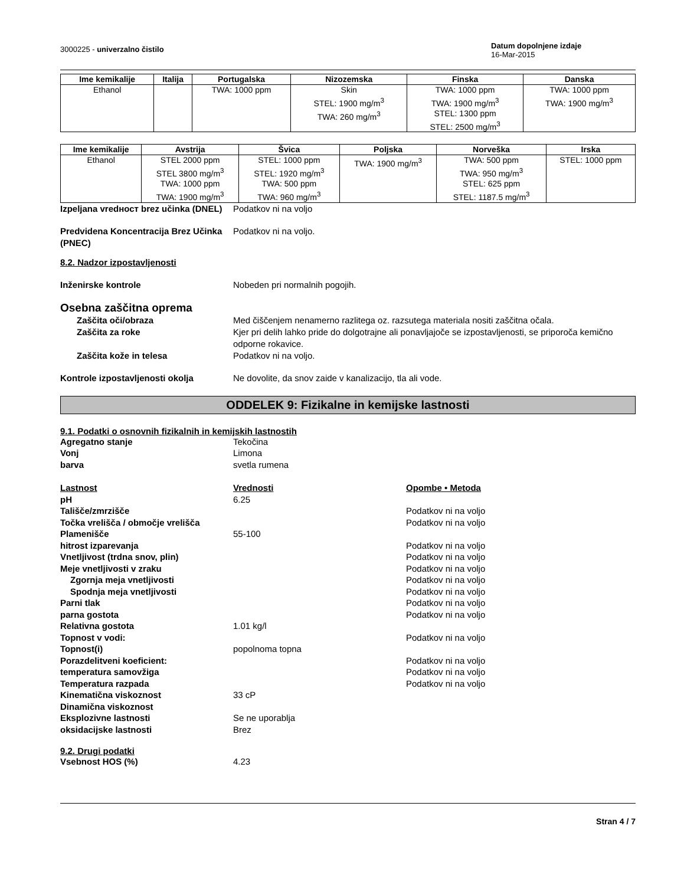3000225 - univerzalno čistilo
Datum dopolnjene izdaje
16-Mar-2015
| Ime kemikalije | Italija | Portugalska | Nizozemska | Finska | Danska |
| --- | --- | --- | --- | --- | --- |
| Ethanol | | TWA: 1000 ppm | Skin STEL: 1900 mg/m<sup>3</sup> TWA: 260 mg/m<sup>3</sup> | TWA: 1000 ppm TWA: 1900 mg/m<sup>3</sup> STEL: 1300 ppm STEL: 2500 mg/m<sup>3</sup> | TWA: 1000 ppm TWA: 1900 mg/m<sup>3</sup> |
| Ime kemikalije | Avstrija | Švica | Poljska | Norveška | Irska |
| --- | --- | --- | --- | --- | --- |
| Ethanol | STEL 2000 ppm STEL 3800 mg/m<sup>3</sup> TWA: 1000 ppm TWA: 1900 mg/m<sup>3</sup> | STEL: 1000 ppm STEL: 1920 mg/m<sup>3</sup> TWA: 500 ppm TWA: 960 mg/m<sup>3</sup> | TWA: 1900 mg/m<sup>3</sup> | TWA: 500 ppm TWA: 950 mg/m<sup>3</sup> STEL: 625 ppm STEL: 1187.5 mg/m<sup>3</sup> | STEL: 1000 ppm |
Izpeljana vredност brez učinka (DNEL)
Podatkov ni na voljo
Predvidena Koncentracija Brez Učinka (PNEC)
Podatkov ni na voljo.
8.2. Nadzor izpostavljenosti
Inženirske kontrole Nobeden pri normalnih pogojih.
Osebna zaščitna oprema
Zaščita oči/obraza Med čiščenjem nenamerno razlitega oz. razsutega materiala nositi zaščitna očala.
Zaščita za roke Kjer pri delih lahko pride do dolgotrajne ali ponavljajoče se izpostavljenosti, se priporoča kemično odporne rokavice.
Zaščita kože in telesa Podatkov ni na voljo.
Kontrole izpostavljenosti okolja Ne dovolite, da snov zaide v kanalizacijo, tla ali vode.
ODDELEK 9: Fizikalne in kemijske lastnosti
9.1. Podatki o osnovnih fizikalnih in kemijskih lastnostih
Agregatno stanje Tekočina
Vonj Limona
barva svetla rumena
Lastnost Vrednosti Opombe • Metoda
pH 6.25
Tališče/zmrzišče Podatkov ni na voljo
Točka vrelišča / območje vrelišča
Podatkov ni na voljo
Plamenišče 55-100
hitrost izparevanja Podatkov ni na voljo
Vnetljivost (trdna snov, plin) Podatkov ni na voljo
Meje vnetljivosti v zraku Podatkov ni na voljo
Zgornja meja vnetljivosti Podatkov ni na voljo
Spodnja meja vnetljivosti Podatkov ni na voljo
Parni tlak Podatkov ni na voljo
parna gostota Podatkov ni na voljo
Relativna gostota 1.01 kg/l
Topnost v vodi: Podatkov ni na voljo
Topnost(i) popolnoma topna
Porazdelitveni koeficient: Podatkov ni na voljo
temperatura samovžiga Podatkov ni na voljo
Temperatura razpada Podatkov ni na voljo
Kinematična viskoznost 33 cP
Dinamična viskoznost
Eksplozivne lastnosti Se ne uporablja
oksidacijske lastnosti Brez
9.2. Drugi podatki
Vsebnost HOS (%) 4.23
Stran 4 / 7